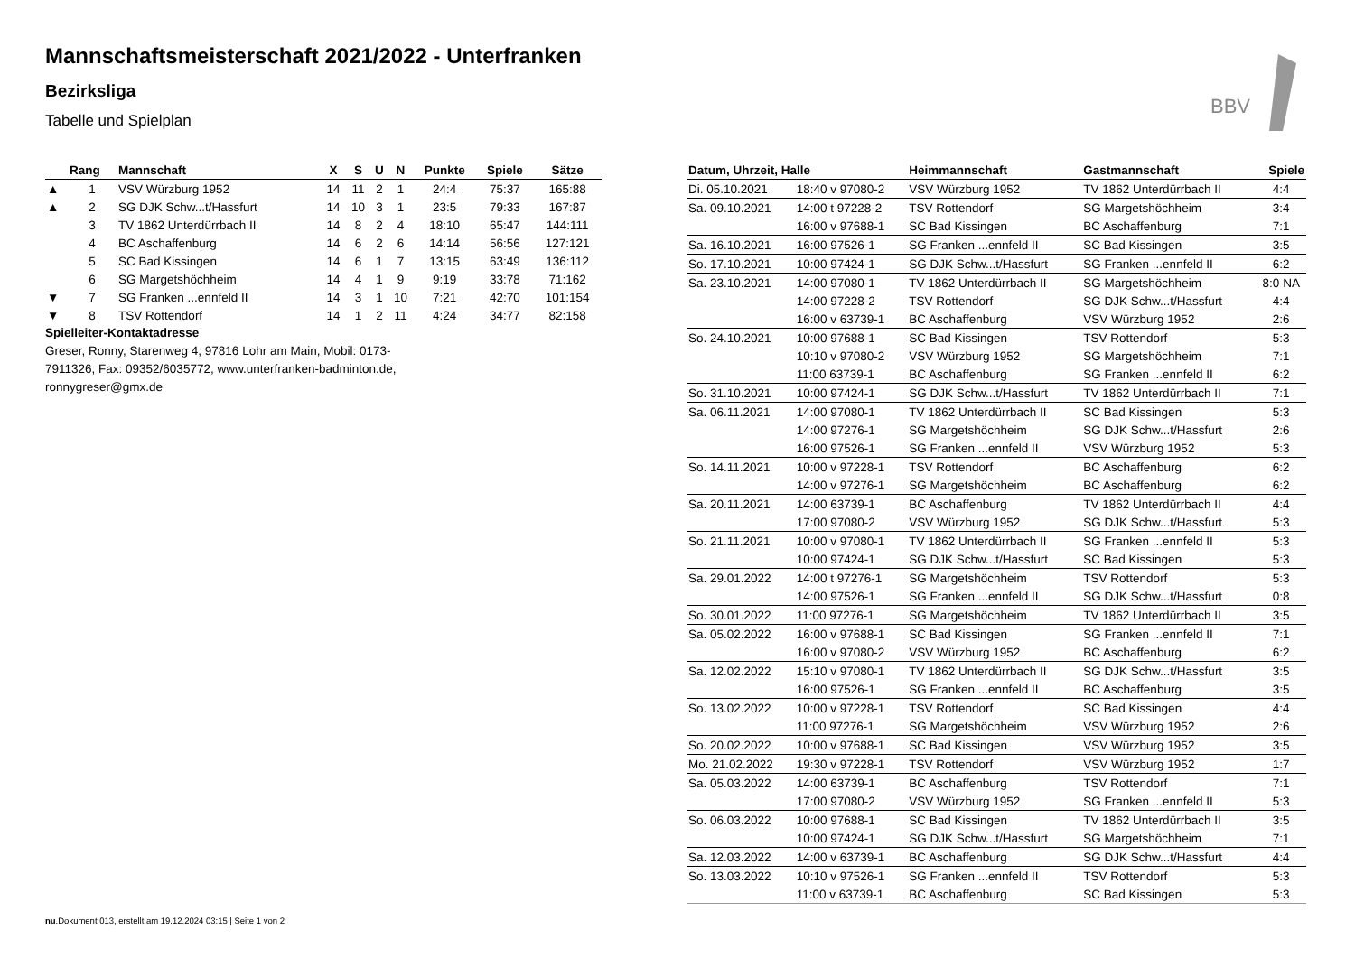Mannschaftsmeisterschaft 2021/2022 - Unterfranken
Bezirksliga
Tabelle und Spielplan
BBV
| | Rang | Mannschaft | X | S | U | N | Punkte | Spiele | Sätze |
| --- | --- | --- | --- | --- | --- | --- | --- | --- | --- |
| ▲ | 1 | VSV Würzburg 1952 | 14 | 11 | 2 | 1 | 24:4 | 75:37 | 165:88 |
| ▲ | 2 | SG DJK Schw...t/Hassfurt | 14 | 10 | 3 | 1 | 23:5 | 79:33 | 167:87 |
| | 3 | TV 1862 Unterdürrbach II | 14 | 8 | 2 | 4 | 18:10 | 65:47 | 144:111 |
| | 4 | BC Aschaffenburg | 14 | 6 | 2 | 6 | 14:14 | 56:56 | 127:121 |
| | 5 | SC Bad Kissingen | 14 | 6 | 1 | 7 | 13:15 | 63:49 | 136:112 |
| | 6 | SG Margetshöchheim | 14 | 4 | 1 | 9 | 9:19 | 33:78 | 71:162 |
| ▼ | 7 | SG Franken ...ennfeld II | 14 | 3 | 1 | 10 | 7:21 | 42:70 | 101:154 |
| ▼ | 8 | TSV Rottendorf | 14 | 1 | 2 | 11 | 4:24 | 34:77 | 82:158 |
Spielleiter-Kontaktadresse
Greser, Ronny, Starenweg 4, 97816 Lohr am Main, Mobil: 0173-7911326, Fax: 09352/6035772, www.unterfranken-badminton.de, ronnygreser@gmx.de
| Datum, Uhrzeit, Halle | | Heimmannschaft | Gastmannschaft | Spiele |
| --- | --- | --- | --- | --- |
| Di. 05.10.2021 | 18:40 v 97080-2 | VSV Würzburg 1952 | TV 1862 Unterdürrbach II | 4:4 |
| Sa. 09.10.2021 | 14:00 t 97228-2 | TSV Rottendorf | SG Margetshöchheim | 3:4 |
| | 16:00 v 97688-1 | SC Bad Kissingen | BC Aschaffenburg | 7:1 |
| Sa. 16.10.2021 | 16:00 97526-1 | SG Franken ...ennfeld II | SC Bad Kissingen | 3:5 |
| So. 17.10.2021 | 10:00 97424-1 | SG DJK Schw...t/Hassfurt | SG Franken ...ennfeld II | 6:2 |
| Sa. 23.10.2021 | 14:00 97080-1 | TV 1862 Unterdürrbach II | SG Margetshöchheim | 8:0 NA |
| | 14:00 97228-2 | TSV Rottendorf | SG DJK Schw...t/Hassfurt | 4:4 |
| | 16:00 v 63739-1 | BC Aschaffenburg | VSV Würzburg 1952 | 2:6 |
| So. 24.10.2021 | 10:00 97688-1 | SC Bad Kissingen | TSV Rottendorf | 5:3 |
| | 10:10 v 97080-2 | VSV Würzburg 1952 | SG Margetshöchheim | 7:1 |
| | 11:00 63739-1 | BC Aschaffenburg | SG Franken ...ennfeld II | 6:2 |
| So. 31.10.2021 | 10:00 97424-1 | SG DJK Schw...t/Hassfurt | TV 1862 Unterdürrbach II | 7:1 |
| Sa. 06.11.2021 | 14:00 97080-1 | TV 1862 Unterdürrbach II | SC Bad Kissingen | 5:3 |
| | 14:00 97276-1 | SG Margetshöchheim | SG DJK Schw...t/Hassfurt | 2:6 |
| | 16:00 97526-1 | SG Franken ...ennfeld II | VSV Würzburg 1952 | 5:3 |
| So. 14.11.2021 | 10:00 v 97228-1 | TSV Rottendorf | BC Aschaffenburg | 6:2 |
| | 14:00 v 97276-1 | SG Margetshöchheim | BC Aschaffenburg | 6:2 |
| Sa. 20.11.2021 | 14:00 63739-1 | BC Aschaffenburg | TV 1862 Unterdürrbach II | 4:4 |
| | 17:00 97080-2 | VSV Würzburg 1952 | SG DJK Schw...t/Hassfurt | 5:3 |
| So. 21.11.2021 | 10:00 v 97080-1 | TV 1862 Unterdürrbach II | SG Franken ...ennfeld II | 5:3 |
| | 10:00 97424-1 | SG DJK Schw...t/Hassfurt | SC Bad Kissingen | 5:3 |
| Sa. 29.01.2022 | 14:00 t 97276-1 | SG Margetshöchheim | TSV Rottendorf | 5:3 |
| | 14:00 97526-1 | SG Franken ...ennfeld II | SG DJK Schw...t/Hassfurt | 0:8 |
| So. 30.01.2022 | 11:00 97276-1 | SG Margetshöchheim | TV 1862 Unterdürrbach II | 3:5 |
| Sa. 05.02.2022 | 16:00 v 97688-1 | SC Bad Kissingen | SG Franken ...ennfeld II | 7:1 |
| | 16:00 v 97080-2 | VSV Würzburg 1952 | BC Aschaffenburg | 6:2 |
| Sa. 12.02.2022 | 15:10 v 97080-1 | TV 1862 Unterdürrbach II | SG DJK Schw...t/Hassfurt | 3:5 |
| | 16:00 97526-1 | SG Franken ...ennfeld II | BC Aschaffenburg | 3:5 |
| So. 13.02.2022 | 10:00 v 97228-1 | TSV Rottendorf | SC Bad Kissingen | 4:4 |
| | 11:00 97276-1 | SG Margetshöchheim | VSV Würzburg 1952 | 2:6 |
| So. 20.02.2022 | 10:00 v 97688-1 | SC Bad Kissingen | VSV Würzburg 1952 | 3:5 |
| Mo. 21.02.2022 | 19:30 v 97228-1 | TSV Rottendorf | VSV Würzburg 1952 | 1:7 |
| Sa. 05.03.2022 | 14:00 63739-1 | BC Aschaffenburg | TSV Rottendorf | 7:1 |
| | 17:00 97080-2 | VSV Würzburg 1952 | SG Franken ...ennfeld II | 5:3 |
| So. 06.03.2022 | 10:00 97688-1 | SC Bad Kissingen | TV 1862 Unterdürrbach II | 3:5 |
| | 10:00 97424-1 | SG DJK Schw...t/Hassfurt | SG Margetshöchheim | 7:1 |
| Sa. 12.03.2022 | 14:00 v 63739-1 | BC Aschaffenburg | SG DJK Schw...t/Hassfurt | 4:4 |
| So. 13.03.2022 | 10:10 v 97526-1 | SG Franken ...ennfeld II | TSV Rottendorf | 5:3 |
| | 11:00 v 63739-1 | BC Aschaffenburg | SC Bad Kissingen | 5:3 |
nu.Dokument 013, erstellt am 19.12.2024 03:15 | Seite 1 von 2